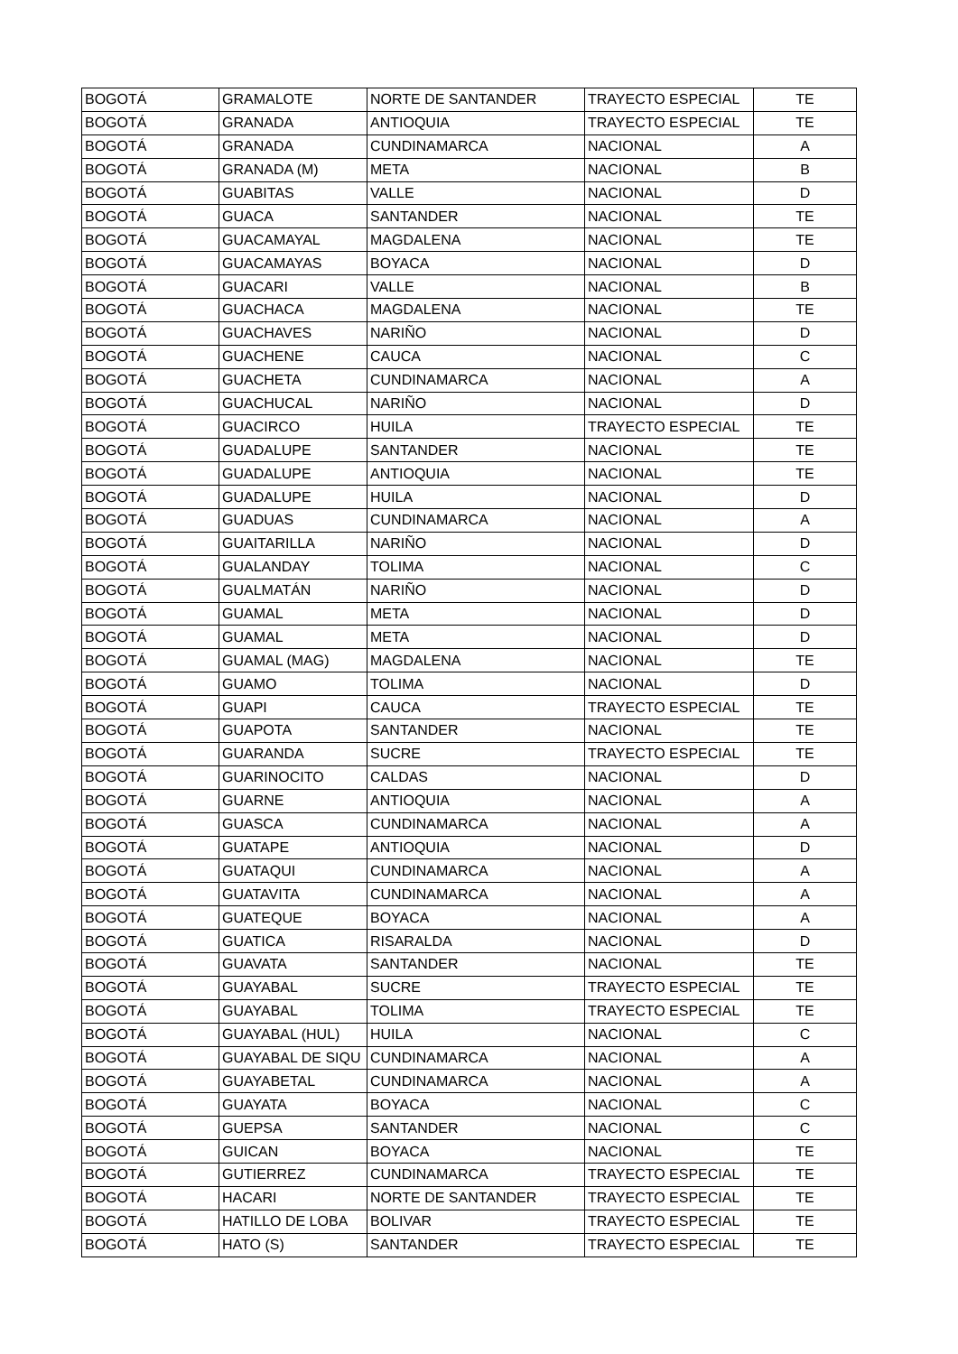| BOGOTÁ | GRAMALOTE | NORTE DE SANTANDER | TRAYECTO ESPECIAL | TE |
| BOGOTÁ | GRANADA | ANTIOQUIA | TRAYECTO ESPECIAL | TE |
| BOGOTÁ | GRANADA | CUNDINAMARCA | NACIONAL | A |
| BOGOTÁ | GRANADA (M) | META | NACIONAL | B |
| BOGOTÁ | GUABITAS | VALLE | NACIONAL | D |
| BOGOTÁ | GUACA | SANTANDER | NACIONAL | TE |
| BOGOTÁ | GUACAMAYAL | MAGDALENA | NACIONAL | TE |
| BOGOTÁ | GUACAMAYAS | BOYACA | NACIONAL | D |
| BOGOTÁ | GUACARI | VALLE | NACIONAL | B |
| BOGOTÁ | GUACHACA | MAGDALENA | NACIONAL | TE |
| BOGOTÁ | GUACHAVES | NARIÑO | NACIONAL | D |
| BOGOTÁ | GUACHENE | CAUCA | NACIONAL | C |
| BOGOTÁ | GUACHETA | CUNDINAMARCA | NACIONAL | A |
| BOGOTÁ | GUACHUCAL | NARIÑO | NACIONAL | D |
| BOGOTÁ | GUACIRCO | HUILA | TRAYECTO ESPECIAL | TE |
| BOGOTÁ | GUADALUPE | SANTANDER | NACIONAL | TE |
| BOGOTÁ | GUADALUPE | ANTIOQUIA | NACIONAL | TE |
| BOGOTÁ | GUADALUPE | HUILA | NACIONAL | D |
| BOGOTÁ | GUADUAS | CUNDINAMARCA | NACIONAL | A |
| BOGOTÁ | GUAITARILLA | NARIÑO | NACIONAL | D |
| BOGOTÁ | GUALANDAY | TOLIMA | NACIONAL | C |
| BOGOTÁ | GUALMATÁN | NARIÑO | NACIONAL | D |
| BOGOTÁ | GUAMAL | META | NACIONAL | D |
| BOGOTÁ | GUAMAL | META | NACIONAL | D |
| BOGOTÁ | GUAMAL (MAG) | MAGDALENA | NACIONAL | TE |
| BOGOTÁ | GUAMO | TOLIMA | NACIONAL | D |
| BOGOTÁ | GUAPI | CAUCA | TRAYECTO ESPECIAL | TE |
| BOGOTÁ | GUAPOTA | SANTANDER | NACIONAL | TE |
| BOGOTÁ | GUARANDA | SUCRE | TRAYECTO ESPECIAL | TE |
| BOGOTÁ | GUARINOCITO | CALDAS | NACIONAL | D |
| BOGOTÁ | GUARNE | ANTIOQUIA | NACIONAL | A |
| BOGOTÁ | GUASCA | CUNDINAMARCA | NACIONAL | A |
| BOGOTÁ | GUATAPE | ANTIOQUIA | NACIONAL | D |
| BOGOTÁ | GUATAQUI | CUNDINAMARCA | NACIONAL | A |
| BOGOTÁ | GUATAVITA | CUNDINAMARCA | NACIONAL | A |
| BOGOTÁ | GUATEQUE | BOYACA | NACIONAL | A |
| BOGOTÁ | GUATICA | RISARALDA | NACIONAL | D |
| BOGOTÁ | GUAVATA | SANTANDER | NACIONAL | TE |
| BOGOTÁ | GUAYABAL | SUCRE | TRAYECTO ESPECIAL | TE |
| BOGOTÁ | GUAYABAL | TOLIMA | TRAYECTO ESPECIAL | TE |
| BOGOTÁ | GUAYABAL (HUL) | HUILA | NACIONAL | C |
| BOGOTÁ | GUAYABAL DE SIQU | CUNDINAMARCA | NACIONAL | A |
| BOGOTÁ | GUAYABETAL | CUNDINAMARCA | NACIONAL | A |
| BOGOTÁ | GUAYATA | BOYACA | NACIONAL | C |
| BOGOTÁ | GUEPSA | SANTANDER | NACIONAL | C |
| BOGOTÁ | GUICAN | BOYACA | NACIONAL | TE |
| BOGOTÁ | GUTIERREZ | CUNDINAMARCA | TRAYECTO ESPECIAL | TE |
| BOGOTÁ | HACARI | NORTE DE SANTANDER | TRAYECTO ESPECIAL | TE |
| BOGOTÁ | HATILLO DE LOBA | BOLIVAR | TRAYECTO ESPECIAL | TE |
| BOGOTÁ | HATO (S) | SANTANDER | TRAYECTO ESPECIAL | TE |